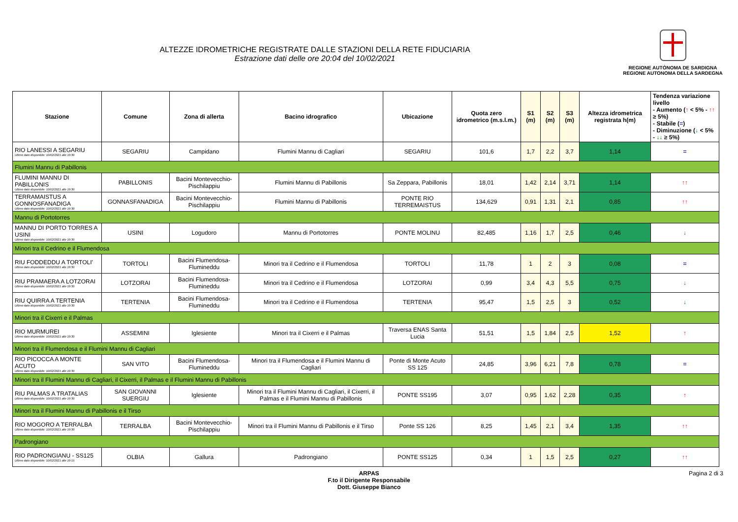ALTEZZE IDROMETRICHE REGISTRATE DALLE STAZIONI DELLA RETE FIDUCIARIA
Estrazione dati delle ore 20:04 del 10/02/2021
REGIONE AUTÒNOMA DE SARDIGNA
REGIONE AUTONOMA DELLA SARDEGNA
| Stazione | Comune | Zona di allerta | Bacino idrografico | Ubicazione | Quota zero idrometrico (m.s.l.m.) | S1 (m) | S2 (m) | S3 (m) | Altezza idrometrica registrata h(m) | Tendenza variazione livello - Aumento ( ↑ < 5% - ↑↑ ≥ 5%) - Stabile ( = ) - Diminuzione ( ↓ < 5% - ↓↓ ≥ 5%) |
| --- | --- | --- | --- | --- | --- | --- | --- | --- | --- | --- |
| RIO LANESSI A SEGARIU Ultimo dato disponibile: 10/02/2021 alle 19:30 | SEGARIU | Campidano | Flumini Mannu di Cagliari | SEGARIU | 101,6 | 1,7 | 2,2 | 3,7 | 1,14 | = |
| Flumini Mannu di Pabillonis | | | | | | | | | | |
| FLUMINI MANNU DI PABILLONIS Ultimo dato disponibile: 10/02/2021 alle 19:30 | PABILLONIS | Bacini Montevecchio-Pischilappiu | Flumini Mannu di Pabillonis | Sa Zeppara, Pabillonis | 18,01 | 1,42 | 2,14 | 3,71 | 1,14 | ↑↑ |
| TERRAMAISTUS A GONNOSFANADIGA Ultimo dato disponibile: 10/02/2021 alle 19:30 | GONNASFANADIGA | Bacini Montevecchio-Pischilappiu | Flumini Mannu di Pabillonis | PONTE RIO TERREMAISTUS | 134,629 | 0,91 | 1,31 | 2,1 | 0,85 | ↑↑ |
| Mannu di Portotorres | | | | | | | | | | |
| MANNU DI PORTO TORRES A USINI Ultimo dato disponibile: 10/02/2021 alle 19:30 | USINI | Logudoro | Mannu di Portotorres | PONTE MOLINU | 82,485 | 1,16 | 1,7 | 2,5 | 0,46 | ↓ |
| Minori tra il Cedrino e il Flumendosa | | | | | | | | | | |
| RIU FODDEDDU A TORTOLI' Ultimo dato disponibile: 10/02/2021 alle 19:30 | TORTOLI | Bacini Flumendosa-Flumineddu | Minori tra il Cedrino e il Flumendosa | TORTOLI | 11,78 | 1 | 2 | 3 | 0,08 | = |
| RIU PRAMAERA A LOTZORAI Ultimo dato disponibile: 10/02/2021 alle 19:30 | LOTZORAI | Bacini Flumendosa-Flumineddu | Minori tra il Cedrino e il Flumendosa | LOTZORAI | 0,99 | 3,4 | 4,3 | 5,5 | 0,75 | ↓ |
| RIU QUIRRA A TERTENIA Ultimo dato disponibile: 10/02/2021 alle 19:30 | TERTENIA | Bacini Flumendosa-Flumineddu | Minori tra il Cedrino e il Flumendosa | TERTENIA | 95,47 | 1,5 | 2,5 | 3 | 0,52 | ↓ |
| Minori tra il Cixerri e il Palmas | | | | | | | | | | |
| RIO MURMUREI Ultimo dato disponibile: 10/02/2021 alle 19:30 | ASSEMINI | Iglesiente | Minori tra il Cixerri e il Palmas | Traversa ENAS Santa Lucia | 51,51 | 1,5 | 1,84 | 2,5 | 1,52 | ↑ |
| Minori tra il Flumendosa e il Flumini Mannu di Cagliari | | | | | | | | | | |
| RIO PICOCCA A MONTE ACUTO Ultimo dato disponibile: 10/02/2021 alle 19:30 | SAN VITO | Bacini Flumendosa-Flumineddu | Minori tra il Flumendosa e il Flumini Mannu di Cagliari | Ponte di Monte Acuto SS 125 | 24,85 | 3,96 | 6,21 | 7,8 | 0,78 | = |
| Minori tra il Flumini Mannu di Cagliari, il Cixerri, il Palmas e il Flumini Mannu di Pabillonis | | | | | | | | | | |
| RIU PALMAS A TRATALIAS Ultimo dato disponibile: 10/02/2021 alle 19:30 | SAN GIOVANNI SUERGIU | Iglesiente | Minori tra il Flumini Mannu di Cagliari, il Cixerri, il Palmas e il Flumini Mannu di Pabillonis | PONTE SS195 | 3,07 | 0,95 | 1,62 | 2,28 | 0,35 | ↑ |
| Minori tra il Flumini Mannu di Pabillonis e il Tirso | | | | | | | | | | |
| RIO MOGORO A TERRALBA Ultimo dato disponibile: 10/02/2021 alle 19:30 | TERRALBA | Bacini Montevecchio-Pischilappiu | Minori tra il Flumini Mannu di Pabillonis e il Tirso | Ponte SS 126 | 8,25 | 1,45 | 2,1 | 3,4 | 1,35 | ↑↑ |
| Padrongiano | | | | | | | | | | |
| RIO PADRONGIANU - SS125 Ultimo dato disponibile: 10/02/2021 alle 19:15 | OLBIA | Gallura | Padrongiano | PONTE SS125 | 0,34 | 1 | 1,5 | 2,5 | 0,27 | ↑↑ |
ARPAS
F.to il Dirigente Responsabile
Dott. Giuseppe Bianco
Pagina 2 di 3